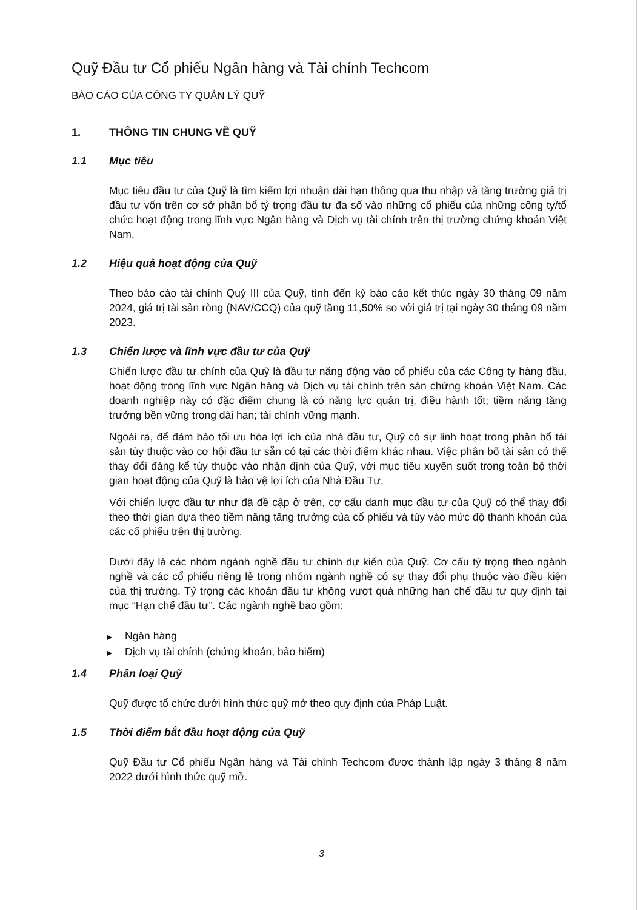Quỹ Đầu tư Cổ phiếu Ngân hàng và Tài chính Techcom
BÁO CÁO CỦA CÔNG TY QUẢN LÝ QUỸ
1. THÔNG TIN CHUNG VỀ QUỸ
1.1 Mục tiêu
Mục tiêu đầu tư của Quỹ là tìm kiếm lợi nhuận dài hạn thông qua thu nhập và tăng trưởng giá trị đầu tư vốn trên cơ sở phân bổ tỷ trọng đầu tư đa số vào những cổ phiếu của những công ty/tổ chức hoạt động trong lĩnh vực Ngân hàng và Dịch vụ tài chính trên thị trường chứng khoán Việt Nam.
1.2 Hiệu quả hoạt động của Quỹ
Theo báo cáo tài chính Quý III của Quỹ, tính đến kỳ báo cáo kết thúc ngày 30 tháng 09 năm 2024, giá trị tài sản ròng (NAV/CCQ) của quỹ tăng 11,50% so với giá trị tại ngày 30 tháng 09 năm 2023.
1.3 Chiến lược và lĩnh vực đầu tư của Quỹ
Chiến lược đầu tư chính của Quỹ là đầu tư năng động vào cổ phiếu của các Công ty hàng đầu, hoạt động trong lĩnh vực Ngân hàng và Dịch vụ tài chính trên sàn chứng khoán Việt Nam. Các doanh nghiệp này có đặc điểm chung là có năng lực quản trị, điều hành tốt; tiềm năng tăng trưởng bền vững trong dài hạn; tài chính vững mạnh.
Ngoài ra, để đảm bảo tối ưu hóa lợi ích của nhà đầu tư, Quỹ có sự linh hoạt trong phân bổ tài sản tùy thuộc vào cơ hội đầu tư sẵn có tại các thời điểm khác nhau. Việc phân bổ tài sản có thể thay đổi đáng kể tùy thuộc vào nhận định của Quỹ, với mục tiêu xuyên suốt trong toàn bộ thời gian hoạt động của Quỹ là bảo vệ lợi ích của Nhà Đầu Tư.
Với chiến lược đầu tư như đã đề cập ở trên, cơ cấu danh mục đầu tư của Quỹ có thể thay đổi theo thời gian dựa theo tiềm năng tăng trưởng của cổ phiếu và tùy vào mức độ thanh khoản của các cổ phiếu trên thị trường.
Dưới đây là các nhóm ngành nghề đầu tư chính dự kiến của Quỹ. Cơ cấu tỷ trọng theo ngành nghề và các cổ phiếu riêng lẻ trong nhóm ngành nghề có sự thay đổi phụ thuộc vào điều kiện của thị trường. Tỷ trọng các khoản đầu tư không vượt quá những hạn chế đầu tư quy định tại mục “Hạn chế đầu tư”. Các ngành nghề bao gồm:
▶ Ngân hàng
▶ Dịch vụ tài chính (chứng khoán, bảo hiểm)
1.4 Phân loại Quỹ
Quỹ được tổ chức dưới hình thức quỹ mở theo quy định của Pháp Luật.
1.5 Thời điểm bắt đầu hoạt động của Quỹ
Quỹ Đầu tư Cổ phiếu Ngân hàng và Tài chính Techcom được thành lập ngày 3 tháng 8 năm 2022 dưới hình thức quỹ mở.
3